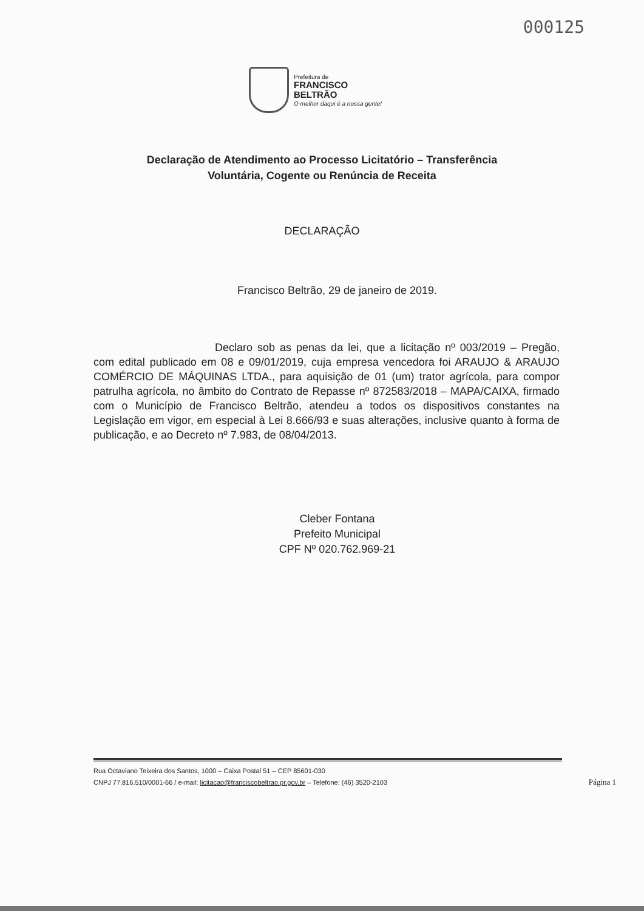000125
Prefeitura de
FRANCISCO
BELTRÃO
O melhor daqui é a nossa gente!
Declaração de Atendimento ao Processo Licitatório – Transferência
Voluntária, Cogente ou Renúncia de Receita
DECLARAÇÃO
Francisco Beltrão, 29 de janeiro de 2019.
Declaro sob as penas da lei, que a licitação nº 003/2019 – Pregão, com edital publicado em 08 e 09/01/2019, cuja empresa vencedora foi ARAUJO & ARAUJO COMÉRCIO DE MÁQUINAS LTDA., para aquisição de 01 (um) trator agrícola, para compor patrulha agrícola, no âmbito do Contrato de Repasse nº 872583/2018 – MAPA/CAIXA, firmado com o Município de Francisco Beltrão, atendeu a todos os dispositivos constantes na Legislação em vigor, em especial à Lei 8.666/93 e suas alterações, inclusive quanto à forma de publicação, e ao Decreto nº 7.983, de 08/04/2013.
Cleber Fontana
Prefeito Municipal
CPF Nº 020.762.969-21
Rua Octaviano Teixeira dos Santos, 1000 – Caixa Postal 51 – CEP 85601-030
CNPJ 77.816.510/0001-66 / e-mail: licitacao@franciscobeltrao.pr.gov.br – Telefone: (46) 3520-2103
Página 1